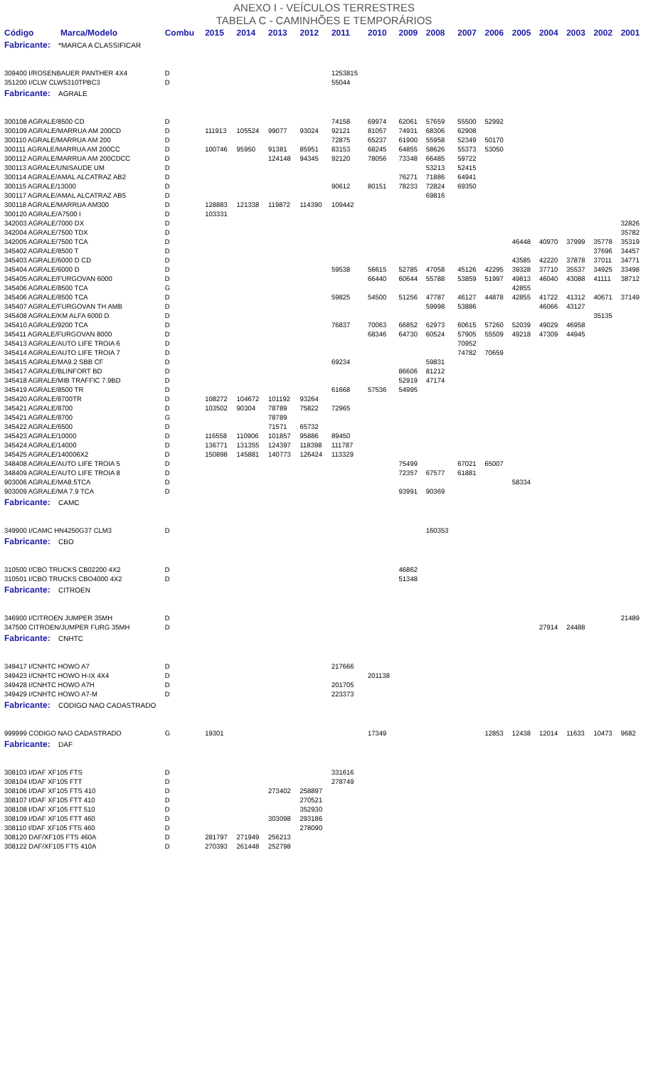ANEXO I - VEÍCULOS TERRESTRES
TABELA C - CAMINHÕES E TEMPORÁRIOS
| Código | Marca/Modelo | Combu | 2015 | 2014 | 2013 | 2012 | 2011 | 2010 | 2009 | 2008 | 2007 | 2006 | 2005 | 2004 | 2003 | 2002 | 2001 |
| --- | --- | --- | --- | --- | --- | --- | --- | --- | --- | --- | --- | --- | --- | --- | --- | --- | --- |
| Fabricante: *MARCA A CLASSIFICAR | | | | | | | | | | | | | | | | | |
| 309400 I/ROSENBAUER PANTHER 4X4 | | D | | | | | 1253815 | | | | | | | | | | |
| 351200 I/CLW CLW5310TPBC3 | | D | | | | | 55044 | | | | | | | | | | |
| Fabricante: AGRALE | | | | | | | | | | | | | | | | | |
| 300108 AGRALE/8500 CD | | D | | | | | 74158 | 69974 | 62061 | 57659 | 55500 | 52992 | | | | | |
| 300109 AGRALE/MARRUA AM 200CD | | D | 111913 | 105524 | 99077 | 93024 | 92121 | 81057 | 74931 | 68306 | 62908 | | | | | | |
| 300110 AGRALE/MARRUA AM 200 | | D | | | | | 72875 | 65237 | 61900 | 55958 | 52349 | 50170 | | | | | |
| 300111 AGRALE/MARRUA AM 200CC | | D | 100746 | 95950 | 91381 | 85951 | 83153 | 68245 | 64855 | 58626 | 55373 | 53050 | | | | | |
| 300112 AGRALE/MARRUA AM 200CDCC | | D | | | 124148 | 94345 | 92120 | 78056 | 73348 | 66485 | 59722 | | | | | | |
| 300113 AGRALE/UNISAUDE UM | | D | | | | | | | | 53213 | 52415 | | | | | | |
| 300114 AGRALE/AMAL ALCATRAZ AB2 | | D | | | | | | | 76271 | 71886 | 64941 | | | | | | |
| 300115 AGRALE/13000 | | D | | | | | 90612 | 80151 | 78233 | 72824 | 69350 | | | | | | |
| 300117 AGRALE/AMAL ALCATRAZ AB5 | | D | | | | | | | | 69816 | | | | | | | |
| 300118 AGRALE/MARRUA AM300 | | D | 128883 | 121338 | 119872 | 114390 | 109442 | | | | | | | | | | |
| 300120 AGRALE/A7500 I | | D | 103331 | | | | | | | | | | | | | | |
| 342003 AGRALE/7000 DX | | D | | | | | | | | | | | | | | | 32826 |
| 342004 AGRALE/7500 TDX | | D | | | | | | | | | | | | | | | 35782 |
| 342005 AGRALE/7500 TCA | | D | | | | | | | | | | | 46448 | 40970 | 37999 | 35778 | 35319 |
| 345402 AGRALE/8500 T | | D | | | | | | | | | | | | | | 37696 | 34457 |
| 345403 AGRALE/6000 D CD | | D | | | | | | | | | | | 43585 | 42220 | 37878 | 37011 | 34771 |
| 345404 AGRALE/6000 D | | D | | | | | 59538 | 56615 | 52785 | 47058 | 45126 | 42295 | 39328 | 37710 | 35537 | 34925 | 33498 |
| 345405 AGRALE/FURGOVAN 6000 | | D | | | | | | 66440 | 60644 | 55788 | 53859 | 51997 | 49813 | 46040 | 43088 | 41111 | 38712 |
| 345406 AGRALE/8500 TCA | | G | | | | | | | | | | | 42855 | | | | |
| 345406 AGRALE/8500 TCA | | D | | | | | 59825 | 54500 | 51256 | 47787 | 46127 | 44878 | 42855 | 41722 | 41312 | 40671 | 37149 |
| 345407 AGRALE/FURGOVAN TH AMB | | D | | | | | | | | 59998 | 53886 | | | 46066 | 43127 | | |
| 345408 AGRALE/KM ALFA 6000 D | | D | | | | | | | | | | | | | | 35135 | |
| 345410 AGRALE/9200 TCA | | D | | | | | 76837 | 70063 | 66852 | 62973 | 60615 | 57260 | 52039 | 49029 | 46958 | | |
| 345411 AGRALE/FURGOVAN 8000 | | D | | | | | | 68346 | 64730 | 60524 | 57905 | 55509 | 49218 | 47309 | 44945 | | |
| 345413 AGRALE/AUTO LIFE TROIA 6 | | D | | | | | | | | | 70952 | | | | | | |
| 345414 AGRALE/AUTO LIFE TROIA 7 | | D | | | | | | | | | 74782 | 70659 | | | | | |
| 345415 AGRALE/MA9.2 SBB CF | | D | | | | | 69234 | | | 59831 | | | | | | | |
| 345417 AGRALE/BLINFORT BD | | D | | | | | | | 86606 | 81212 | | | | | | | |
| 345418 AGRALE/MIB TRAFFIC 7.9BD | | D | | | | | | | 52919 | 47174 | | | | | | | |
| 345419 AGRALE/8500 TR | | D | | | | | 61668 | 57536 | 54995 | | | | | | | | |
| 345420 AGRALE/8700TR | | D | 108272 | 104672 | 101192 | 93264 | | | | | | | | | | | |
| 345421 AGRALE/8700 | | D | 103502 | 90304 | 78789 | 75822 | 72965 | | | | | | | | | | |
| 345421 AGRALE/8700 | | G | | | 78789 | | | | | | | | | | | | |
| 345422 AGRALE/6500 | | D | | | 71571 | 65732 | | | | | | | | | | | |
| 345423 AGRALE/10000 | | D | 116558 | 110906 | 101857 | 95886 | 89450 | | | | | | | | | | |
| 345424 AGRALE/14000 | | D | 136771 | 131355 | 124397 | 118398 | 111787 | | | | | | | | | | |
| 345425 AGRALE/140006X2 | | D | 150898 | 145881 | 140773 | 126424 | 113329 | | | | | | | | | | |
| 348408 AGRALE/AUTO LIFE TROIA 5 | | D | | | | | | | 75499 | | 67021 | 65007 | | | | | |
| 348409 AGRALE/AUTO LIFE TROIA 8 | | D | | | | | | | 72357 | 67577 | 61881 | | | | | | |
| 903006 AGRALE/MA8.5TCA | | D | | | | | | | | | | | 58334 | | | | |
| 903009 AGRALE/MA 7.9 TCA | | D | | | | | | | 93991 | 90369 | | | | | | | |
| Fabricante: CAMC | | | | | | | | | | | | | | | | | |
| 349900 I/CAMC HN4250G37 CLM3 | | D | | | | | | | | 160353 | | | | | | | |
| Fabricante: CBO | | | | | | | | | | | | | | | | | |
| 310500 I/CBO TRUCKS CB02200 4X2 | | D | | | | | | | 46862 | | | | | | | | |
| 310501 I/CBO TRUCKS CBO4000 4X2 | | D | | | | | | | 51348 | | | | | | | | |
| Fabricante: CITROEN | | | | | | | | | | | | | | | | | |
| 346900 I/CITROEN JUMPER 35MH | | D | | | | | | | | | | | | | | | 21489 |
| 347500 CITROEN/JUMPER FURG 35MH | | D | | | | | | | | | | | | 27914 | 24488 | | |
| Fabricante: CNHTC | | | | | | | | | | | | | | | | | |
| 349417 I/CNHTC HOWO A7 | | D | | | | | 217666 | | | | | | | | | | |
| 349423 I/CNHTC HOWO H-IX 4X4 | | D | | | | | | 201138 | | | | | | | | | |
| 349428 I/CNHTC HOWO A7H | | D | | | | | 201705 | | | | | | | | | | |
| 349429 I/CNHTC HOWO A7-M | | D | | | | | 223373 | | | | | | | | | | |
| Fabricante: CODIGO NAO CADASTRADO | | | | | | | | | | | | | | | | | |
| 999999 CODIGO NAO CADASTRADO | | G | 19301 | | | | | 17349 | | | | 12853 | 12438 | 12014 | 11633 | 10473 | 9682 |
| Fabricante: DAF | | | | | | | | | | | | | | | | | |
| 308103 I/DAF XF105 FTS | | D | | | | | 331616 | | | | | | | | | | |
| 308104 I/DAF XF105 FTT | | D | | | | | 278749 | | | | | | | | | | |
| 308106 I/DAF XF105 FTS 410 | | D | | | 273402 | 258897 | | | | | | | | | | | |
| 308107 I/DAF XF105 FTT 410 | | D | | | | 270521 | | | | | | | | | | | |
| 308108 I/DAF XF105 FTT 510 | | D | | | | 352930 | | | | | | | | | | | |
| 308109 I/DAF XF105 FTT 460 | | D | | | 303098 | 293186 | | | | | | | | | | | |
| 308110 I/DAF XF105 FTS 460 | | D | | | | 278090 | | | | | | | | | | | |
| 308120 DAF/XF105 FTS 460A | | D | 281797 | 271949 | 256213 | | | | | | | | | | | | |
| 308122 DAF/XF105 FTS 410A | | D | 270393 | 261448 | 252798 | | | | | | | | | | | | |